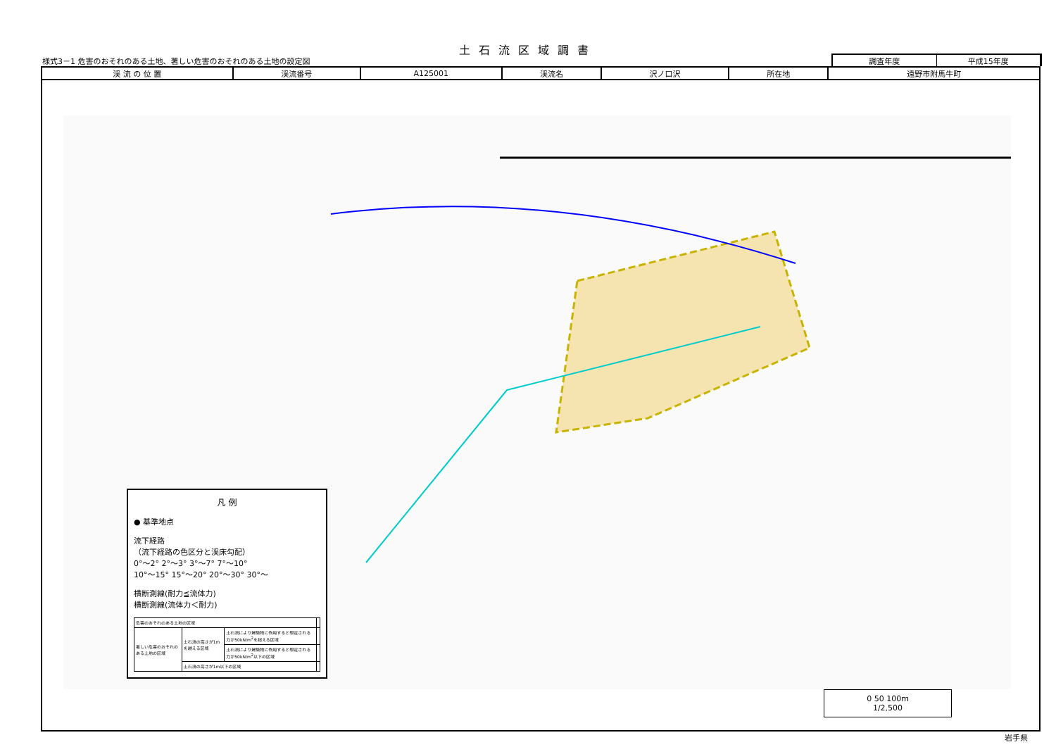土石流区域調書
様式3－1 危害のおそれのある土地、著しい危害のおそれのある土地の設定図
調査年度 平成15年度
| 渓 流 の 位 置 | 渓流番号 | A125001 | 渓流名 | 沢ノ口沢 | 所在地 | 遠野市附馬牛町 |
凡 例
● 基準地点
流下経路
（流下経路の色区分と渓床勾配）
0°～2° 2°～3° 3°～7° 7°～10°
10°～15° 15°～20° 20°～30° 30°～
横断測線(耐力≦流体力)
横断測線(流体力＜耐力)
| 危害のおそれのある土地の区域 | | | |
| 著しい危害のおそれのある土地の区域 | 土石流の高さが1mを越える区域 | 土石流により建築物に作用すると想定される力が50kN/m<sup>2</sup>を超える区域 | |
| | | 土石流により建築物に作用すると想定される力が50kN/m<sup>2</sup>以下の区域 | |
| | 土石流の高さが1m以下の区域 | | |
0 50 100m
1/2,500
岩手県